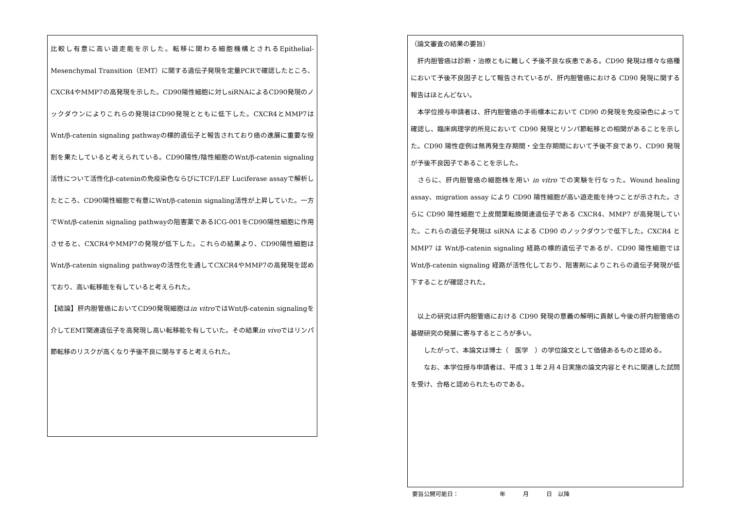比較し有意に高い遊走能を示した。転移に関わる細胞機構とされるEpithelial-Mesenchymal Transition（EMT）に関する遺伝子発現を定量PCRで確認したところ、CXCR4やMMP7の高発現を示した。CD90陽性細胞に対しsiRNAによるCD90発現のノックダウンによりこれらの発現はCD90発現とともに低下した。CXCR4とMMP7はWnt/β-catenin signaling pathwayの標的遺伝子と報告されており癌の進展に重要な役割を果たしていると考えられている。CD90陽性/陰性細胞のWnt/β-catenin signaling活性について活性化β-cateninの免疫染色ならびにTCF/LEF Luciferase assayで解析したところ、CD90陽性細胞で有意にWnt/β-catenin signaling活性が上昇していた。一方でWnt/β-catenin signaling pathwayの阻害薬であるICG-001をCD90陽性細胞に作用させると、CXCR4やMMP7の発現が低下した。これらの結果より、CD90陽性細胞はWnt/β-catenin signaling pathwayの活性化を通してCXCR4やMMP7の高発現を認めており、高い転移能を有していると考えられた。
【結論】肝内胆管癌においてCD90発現細胞はin vitroではWnt/β-catenin signalingを介してEMT関連遺伝子を高発現し高い転移能を有していた。その結果in vivoではリンパ節転移のリスクが高くなり予後不良に関与すると考えられた。
（論文審査の結果の要旨）
　肝内胆管癌は診断・治療ともに難しく予後不良な疾患である。CD90 発現は様々な癌種において予後不良因子として報告されているが、肝内胆管癌における CD90 発現に関する報告はほとんどない。
　本学位授与申請者は、肝内胆管癌の手術標本において CD90 の発現を免疫染色によって確認し、臨床病理学的所見において CD90 発現とリンパ節転移との相関があることを示した。CD90 陽性症例は無再発生存期間・全生存期間において予後不良であり、CD90 発現が予後不良因子であることを示した。
　さらに、肝内胆管癌の細胞株を用い in vitro での実験を行なった。Wound healing assay、migration assay により CD90 陽性細胞が高い遊走能を持つことが示された。さらに CD90 陽性細胞で上皮間葉転換関連遺伝子である CXCR4、MMP7 が高発現していた。これらの遺伝子発現は siRNA による CD90 のノックダウンで低下した。CXCR4 と MMP7 は Wnt/β-catenin signaling 経路の標的遺伝子であるが、CD90 陽性細胞では Wnt/β-catenin signaling 経路が活性化しており、阻害剤によりこれらの遺伝子発現が低下することが確認された。
　以上の研究は肝内胆管癌における CD90 発現の意義の解明に貢献し今後の肝内胆管癌の基礎研究の発展に寄与するところが多い。
　　したがって、本論文は博士（　医学　）の学位論文として価値あるものと認める。
　　なお、本学位授与申請者は、平成３１年２月４日実施の論文内容とそれに関連した試問を受け、合格と認められたものである。
要旨公開可能日：　　　　　　　年　　　月　　　日　以降